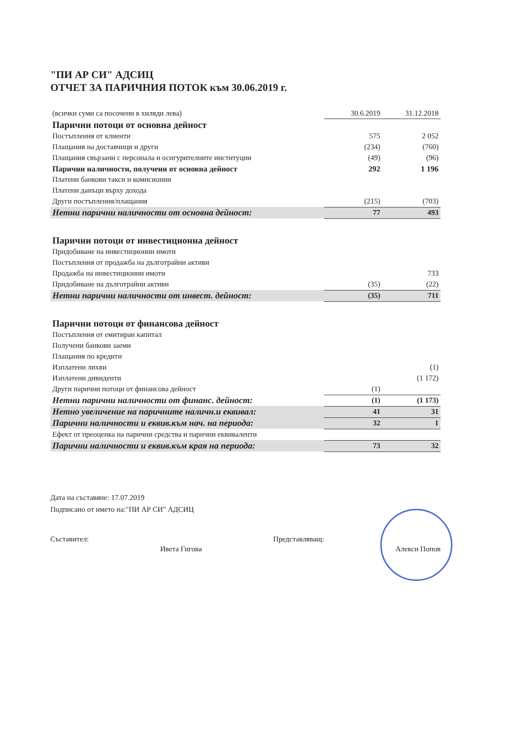"ПИ АР СИ" АДСИЦ
ОТЧЕТ ЗА ПАРИЧНИЯ ПОТОК към 30.06.2019 г.
| (всички суми са посочени в хиляди лева) | 30.6.2019 | 31.12.2018 |
| Парични потоци от основна дейност | | |
| Постъпления от клиенти | 575 | 2 052 |
| Плащания на доставчици и други | (234) | (760) |
| Плащания свързани с персонала и осигурителните институции | (49) | (96) |
| Парични наличности, получени от основна дейност | 292 | 1 196 |
| Платени банкови такси и комисионни | | |
| Платени данъци върху дохода | | |
| Други постъпления/плащания | (215) | (703) |
| Нетни парични наличности от основна дейност: | 77 | 493 |
| Парични потоци от инвестиционна дейност | | |
| Придобиване на инвестиционни имоти | | |
| Постъпления от продажба на дълготрайни активи | | |
| Продажба на инвестиционни имоти | | 733 |
| Придобиване на дълготрайни активи | (35) | (22) |
| Нетни парични наличности от инвест. дейност: | (35) | 711 |
| Парични потоци от финансова дейност | | |
| Постъпления от емитиран капитал | | |
| Получени банкови заеми | | |
| Плащания по кредити | | |
| Изплатени лихви | | (1) |
| Изплатени дивиденти | | (1 172) |
| Други парични потоци от финансова дейност | (1) | |
| Нетни парични наличности от финанс. дейност: | (1) | (1 173) |
| Нетно увеличение на паричните наличн.и еквивал: | 41 | 31 |
| Парични наличности и еквив.към нач. на периода: | 32 | 1 |
| Ефект от преоценка на парични средства и парични еквиваленти | | |
| Парични наличности и еквив.към края на периода: | 73 | 32 |
Дата на съставяне: 17.07.2019
Подписано от името на:"ПИ АР СИ" АДСИЦ
Съставител: Ивета Гигова Представляващ: Алекси Попов